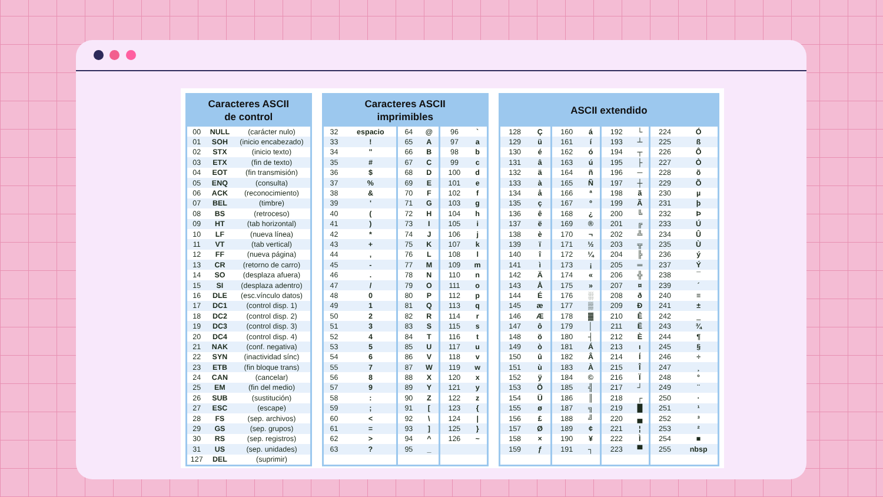| Caracteres ASCII de control | | |
| --- | --- | --- |
| 00 | NULL | (carácter nulo) |
| 01 | SOH | (inicio encabezado) |
| 02 | STX | (inicio texto) |
| 03 | ETX | (fin de texto) |
| 04 | EOT | (fin transmisión) |
| 05 | ENQ | (consulta) |
| 06 | ACK | (reconocimiento) |
| 07 | BEL | (timbre) |
| 08 | BS | (retroceso) |
| 09 | HT | (tab horizontal) |
| 10 | LF | (nueva línea) |
| 11 | VT | (tab vertical) |
| 12 | FF | (nueva página) |
| 13 | CR | (retorno de carro) |
| 14 | SO | (desplaza afuera) |
| 15 | SI | (desplaza adentro) |
| 16 | DLE | (esc.vínculo datos) |
| 17 | DC1 | (control disp. 1) |
| 18 | DC2 | (control disp. 2) |
| 19 | DC3 | (control disp. 3) |
| 20 | DC4 | (control disp. 4) |
| 21 | NAK | (conf. negativa) |
| 22 | SYN | (inactividad sínc) |
| 23 | ETB | (fin bloque trans) |
| 24 | CAN | (cancelar) |
| 25 | EM | (fin del medio) |
| 26 | SUB | (sustitución) |
| 27 | ESC | (escape) |
| 28 | FS | (sep. archivos) |
| 29 | GS | (sep. grupos) |
| 30 | RS | (sep. registros) |
| 31 | US | (sep. unidades) |
| 127 | DEL | (suprimir) |
| Caracteres ASCII imprimibles | | | | | |
| --- | --- | --- | --- | --- | --- |
| 32 | espacio | 64 | @ | 96 | ` |
| 33 | ! | 65 | A | 97 | a |
| 34 | " | 66 | B | 98 | b |
| 35 | # | 67 | C | 99 | c |
| 36 | $ | 68 | D | 100 | d |
| 37 | % | 69 | E | 101 | e |
| 38 | & | 70 | F | 102 | f |
| 39 | ' | 71 | G | 103 | g |
| 40 | ( | 72 | H | 104 | h |
| 41 | ) | 73 | I | 105 | i |
| 42 | * | 74 | J | 106 | j |
| 43 | + | 75 | K | 107 | k |
| 44 | , | 76 | L | 108 | l |
| 45 | - | 77 | M | 109 | m |
| 46 | . | 78 | N | 110 | n |
| 47 | / | 79 | O | 111 | o |
| 48 | 0 | 80 | P | 112 | p |
| 49 | 1 | 81 | Q | 113 | q |
| 50 | 2 | 82 | R | 114 | r |
| 51 | 3 | 83 | S | 115 | s |
| 52 | 4 | 84 | T | 116 | t |
| 53 | 5 | 85 | U | 117 | u |
| 54 | 6 | 86 | V | 118 | v |
| 55 | 7 | 87 | W | 119 | w |
| 56 | 8 | 88 | X | 120 | x |
| 57 | 9 | 89 | Y | 121 | y |
| 58 | : | 90 | Z | 122 | z |
| 59 | ; | 91 | [ | 123 | { |
| 60 | < | 92 | \ | 124 | / |
| 61 | = | 93 | ] | 125 | } |
| 62 | > | 94 | ^ | 126 | ~ |
| 63 | ? | 95 | _ | | |
| ASCII extendido | | | | | | | |
| --- | --- | --- | --- | --- | --- | --- | --- |
| 128 | Ç | 160 | á | 192 | └ | 224 | Ó |
| 129 | ü | 161 | í | 193 | ┴ | 225 | ß |
| 130 | é | 162 | ó | 194 | ┬ | 226 | Ô |
| 131 | â | 163 | ú | 195 | ├ | 227 | Ò |
| 132 | ä | 164 | ñ | 196 | ─ | 228 | õ |
| 133 | à | 165 | Ñ | 197 | ┼ | 229 | Õ |
| 134 | å | 166 | ª | 198 | ã | 230 | µ |
| 135 | ç | 167 | º | 199 | Ã | 231 | þ |
| 136 | ê | 168 | ¿ | 200 | ╚ | 232 | Þ |
| 137 | ë | 169 | ® | 201 | ╔ | 233 | Ú |
| 138 | è | 170 | ¬ | 202 | ╩ | 234 | Û |
| 139 | ï | 171 | ½ | 203 | ╦ | 235 | Ù |
| 140 | î | 172 | ¼ | 204 | ╠ | 236 | ý |
| 141 | ì | 173 | ¡ | 205 | ═ | 237 | Ý |
| 142 | Ä | 174 | « | 206 | ╬ | 238 | ¯ |
| 143 | Å | 175 | » | 207 | ¤ | 239 | ´ |
| 144 | É | 176 | ░ | 208 | ð | 240 | ≡ |
| 145 | æ | 177 | ▒ | 209 | Ð | 241 | ± |
| 146 | Æ | 178 | ▓ | 210 | Ê | 242 | ‗ |
| 147 | ô | 179 | │ | 211 | Ë | 243 | ¾ |
| 148 | ö | 180 | ┤ | 212 | È | 244 | ¶ |
| 149 | ò | 181 | Á | 213 | ı | 245 | § |
| 150 | û | 182 | Â | 214 | Í | 246 | ÷ |
| 151 | ù | 183 | À | 215 | Î | 247 | ¸ |
| 152 | ÿ | 184 | © | 216 | Ï | 248 | ° |
| 153 | Ö | 185 | ╣ | 217 | ┘ | 249 | ¨ |
| 154 | Ü | 186 | ║ | 218 | ┌ | 250 | · |
| 155 | ø | 187 | ╗ | 219 | █ | 251 | ¹ |
| 156 | £ | 188 | ╝ | 220 | ▄ | 252 | ³ |
| 157 | Ø | 189 | ¢ | 221 | ¦ | 253 | ² |
| 158 | × | 190 | ¥ | 222 | Ì | 254 | ■ |
| 159 | ƒ | 191 | ┐ | 223 | ▀ | 255 | nbsp |